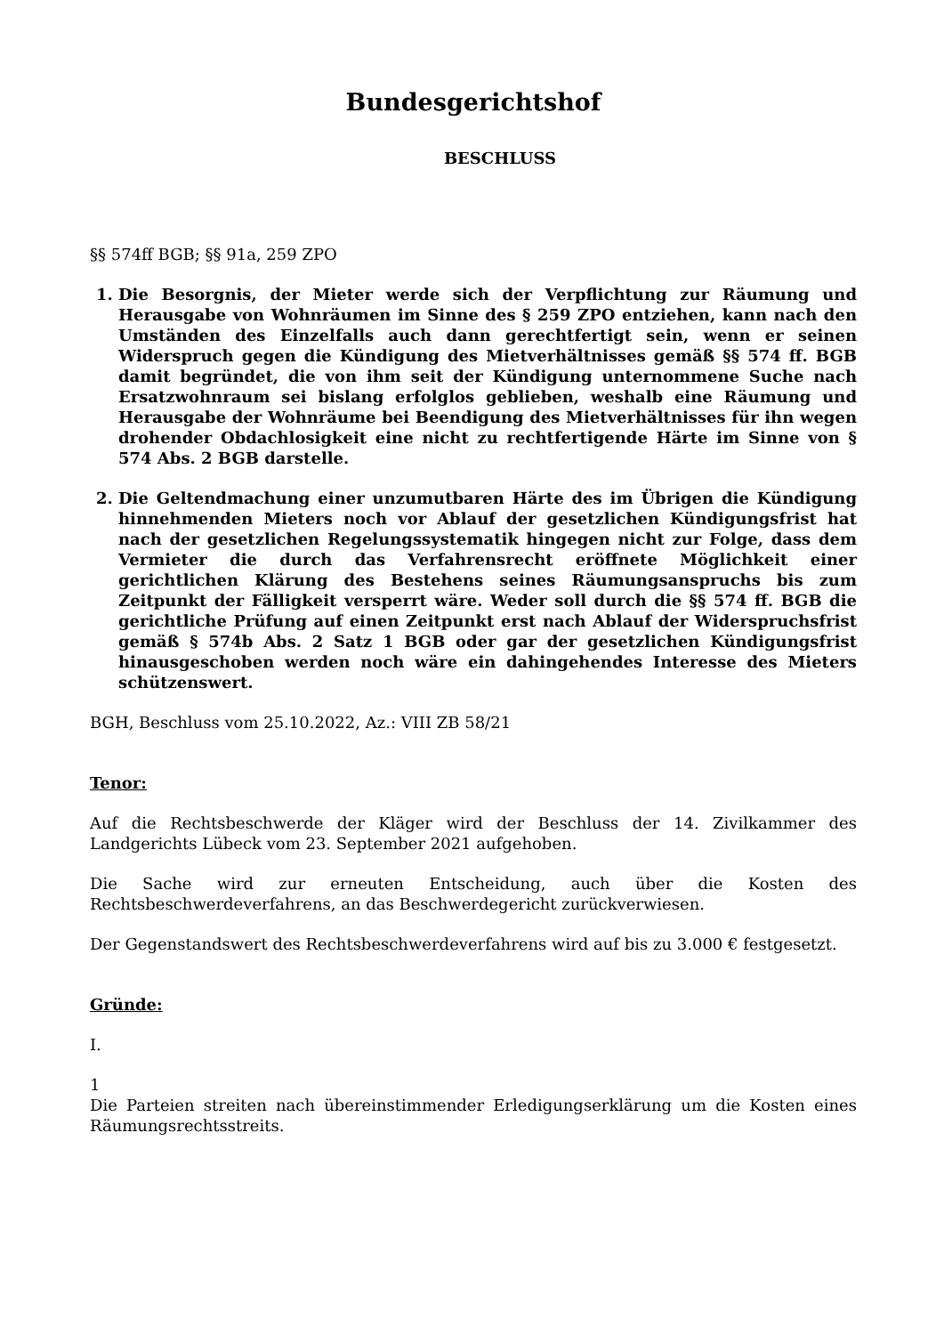Bundesgerichtshof
BESCHLUSS
§§ 574ff BGB; §§ 91a, 259 ZPO
1. Die Besorgnis, der Mieter werde sich der Verpflichtung zur Räumung und Herausgabe von Wohnräumen im Sinne des § 259 ZPO entziehen, kann nach den Umständen des Einzelfalls auch dann gerechtfertigt sein, wenn er seinen Widerspruch gegen die Kündigung des Mietverhältnisses gemäß §§ 574 ff. BGB damit begründet, die von ihm seit der Kündigung unternommene Suche nach Ersatzwohnraum sei bislang erfolglos geblieben, weshalb eine Räumung und Herausgabe der Wohnräume bei Beendigung des Mietverhältnisses für ihn wegen drohender Obdachlosigkeit eine nicht zu rechtfertigende Härte im Sinne von § 574 Abs. 2 BGB darstelle.
2. Die Geltendmachung einer unzumutbaren Härte des im Übrigen die Kündigung hinnehmenden Mieters noch vor Ablauf der gesetzlichen Kündigungsfrist hat nach der gesetzlichen Regelungssystematik hingegen nicht zur Folge, dass dem Vermieter die durch das Verfahrensrecht eröffnete Möglichkeit einer gerichtlichen Klärung des Bestehens seines Räumungsanspruchs bis zum Zeitpunkt der Fälligkeit versperrt wäre. Weder soll durch die §§ 574 ff. BGB die gerichtliche Prüfung auf einen Zeitpunkt erst nach Ablauf der Widerspruchsfrist gemäß § 574b Abs. 2 Satz 1 BGB oder gar der gesetzlichen Kündigungsfrist hinausgeschoben werden noch wäre ein dahingehendes Interesse des Mieters schützenswert.
BGH, Beschluss vom 25.10.2022, Az.: VIII ZB 58/21
Tenor:
Auf die Rechtsbeschwerde der Kläger wird der Beschluss der 14. Zivilkammer des Landgerichts Lübeck vom 23. September 2021 aufgehoben.
Die Sache wird zur erneuten Entscheidung, auch über die Kosten des Rechtsbeschwerdeverfahrens, an das Beschwerdegericht zurückverwiesen.
Der Gegenstandswert des Rechtsbeschwerdeverfahrens wird auf bis zu 3.000 € festgesetzt.
Gründe:
I.
1
Die Parteien streiten nach übereinstimmender Erledigungserklärung um die Kosten eines Räumungsrechtsstreits.